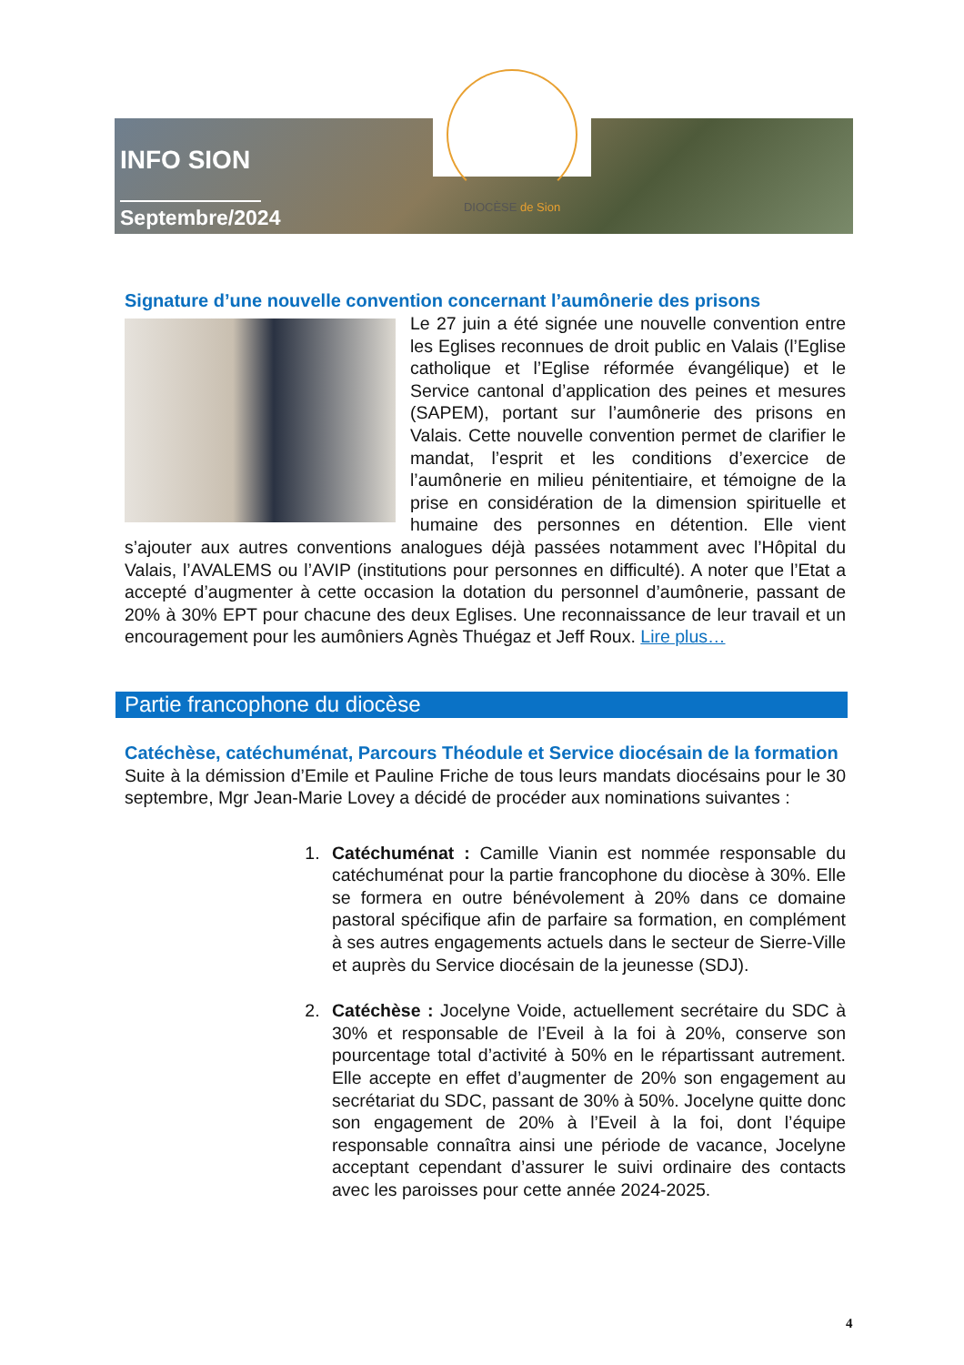INFO SION
Septembre/2024
DIOCÈSE de Sion
Signature d’une nouvelle convention concernant l’aumônerie des prisons
Le 27 juin a été signée une nouvelle convention entre les Eglises reconnues de droit public en Valais (l’Eglise catholique et l’Eglise réformée évangélique) et le Service cantonal d’application des peines et mesures (SAPEM), portant sur l’aumônerie des prisons en Valais. Cette nouvelle convention permet de clarifier le mandat, l’esprit et les conditions d’exercice de l’aumônerie en milieu pénitentiaire, et témoigne de la prise en considération de la dimension spirituelle et humaine des personnes en détention. Elle vient s’ajouter aux autres conventions analogues déjà passées notamment avec l’Hôpital du Valais, l’AVALEMS ou l’AVIP (institutions pour personnes en difficulté). A noter que l’Etat a accepté d’augmenter à cette occasion la dotation du personnel d’aumônerie, passant de 20% à 30% EPT pour chacune des deux Eglises. Une reconnaissance de leur travail et un encouragement pour les aumôniers Agnès Thuégaz et Jeff Roux. Lire plus…
Partie francophone du diocèse
Catéchèse, catéchuménat, Parcours Théodule et Service diocésain de la formation
Suite à la démission d’Emile et Pauline Friche de tous leurs mandats diocésains pour le 30 septembre, Mgr Jean-Marie Lovey a décidé de procéder aux nominations suivantes :
1. Catéchuménat : Camille Vianin est nommée responsable du catéchuménat pour la partie francophone du diocèse à 30%. Elle se formera en outre bénévolement à 20% dans ce domaine pastoral spécifique afin de parfaire sa formation, en complément à ses autres engagements actuels dans le secteur de Sierre-Ville et auprès du Service diocésain de la jeunesse (SDJ).
2. Catéchèse : Jocelyne Voide, actuellement secrétaire du SDC à 30% et responsable de l’Eveil à la foi à 20%, conserve son pourcentage total d’activité à 50% en le répartissant autrement. Elle accepte en effet d’augmenter de 20% son engagement au secrétariat du SDC, passant de 30% à 50%. Jocelyne quitte donc son engagement de 20% à l’Eveil à la foi, dont l’équipe responsable connaîtra ainsi une période de vacance, Jocelyne acceptant cependant d’assurer le suivi ordinaire des contacts avec les paroisses pour cette année 2024-2025.
4